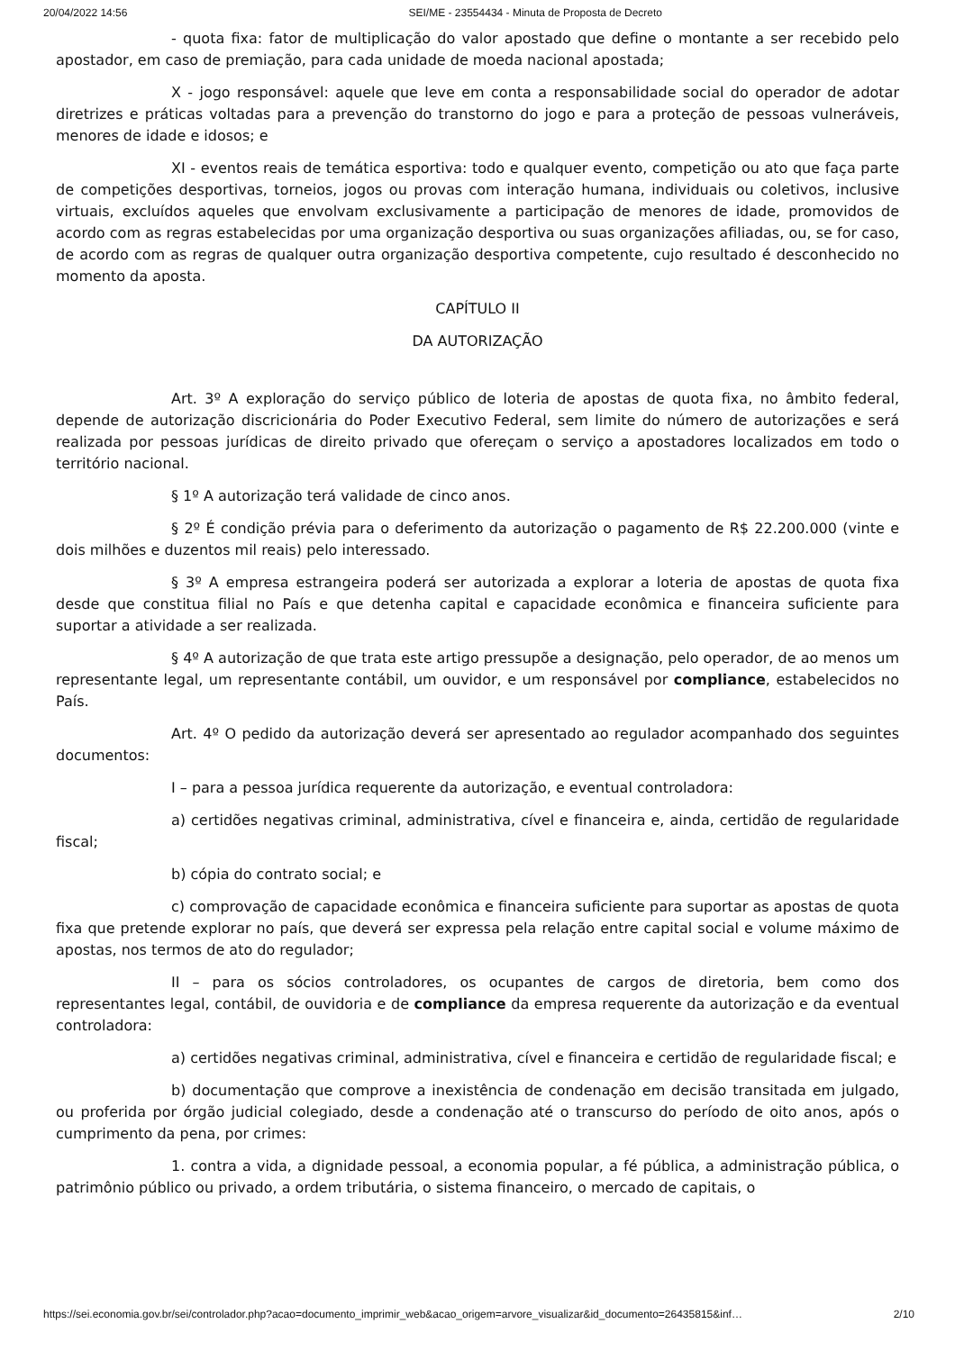20/04/2022 14:56 SEI/ME - 23554434 - Minuta de Proposta de Decreto
- quota fixa: fator de multiplicação do valor apostado que define o montante a ser recebido pelo apostador, em caso de premiação, para cada unidade de moeda nacional apostada;
X - jogo responsável: aquele que leve em conta a responsabilidade social do operador de adotar diretrizes e práticas voltadas para a prevenção do transtorno do jogo e para a proteção de pessoas vulneráveis, menores de idade e idosos; e
XI - eventos reais de temática esportiva: todo e qualquer evento, competição ou ato que faça parte de competições desportivas, torneios, jogos ou provas com interação humana, individuais ou coletivos, inclusive virtuais, excluídos aqueles que envolvam exclusivamente a participação de menores de idade, promovidos de acordo com as regras estabelecidas por uma organização desportiva ou suas organizações afiliadas, ou, se for caso, de acordo com as regras de qualquer outra organização desportiva competente, cujo resultado é desconhecido no momento da aposta.
CAPÍTULO II
DA AUTORIZAÇÃO
Art. 3º A exploração do serviço público de loteria de apostas de quota fixa, no âmbito federal, depende de autorização discricionária do Poder Executivo Federal, sem limite do número de autorizações e será realizada por pessoas jurídicas de direito privado que ofereçam o serviço a apostadores localizados em todo o território nacional.
§ 1º A autorização terá validade de cinco anos.
§ 2º É condição prévia para o deferimento da autorização o pagamento de R$ 22.200.000 (vinte e dois milhões e duzentos mil reais) pelo interessado.
§ 3º A empresa estrangeira poderá ser autorizada a explorar a loteria de apostas de quota fixa desde que constitua filial no País e que detenha capital e capacidade econômica e financeira suficiente para suportar a atividade a ser realizada.
§ 4º A autorização de que trata este artigo pressupõe a designação, pelo operador, de ao menos um representante legal, um representante contábil, um ouvidor, e um responsável por compliance, estabelecidos no País.
Art. 4º O pedido da autorização deverá ser apresentado ao regulador acompanhado dos seguintes documentos:
I – para a pessoa jurídica requerente da autorização, e eventual controladora:
a) certidões negativas criminal, administrativa, cível e financeira e, ainda, certidão de regularidade fiscal;
b) cópia do contrato social; e
c) comprovação de capacidade econômica e financeira suficiente para suportar as apostas de quota fixa que pretende explorar no país, que deverá ser expressa pela relação entre capital social e volume máximo de apostas, nos termos de ato do regulador;
II – para os sócios controladores, os ocupantes de cargos de diretoria, bem como dos representantes legal, contábil, de ouvidoria e de compliance da empresa requerente da autorização e da eventual controladora:
a) certidões negativas criminal, administrativa, cível e financeira e certidão de regularidade fiscal; e
b) documentação que comprove a inexistência de condenação em decisão transitada em julgado, ou proferida por órgão judicial colegiado, desde a condenação até o transcurso do período de oito anos, após o cumprimento da pena, por crimes:
1. contra a vida, a dignidade pessoal, a economia popular, a fé pública, a administração pública, o patrimônio público ou privado, a ordem tributária, o sistema financeiro, o mercado de capitais, o
https://sei.economia.gov.br/sei/controlador.php?acao=documento_imprimir_web&acao_origem=arvore_visualizar&id_documento=26435815&inf… 2/10